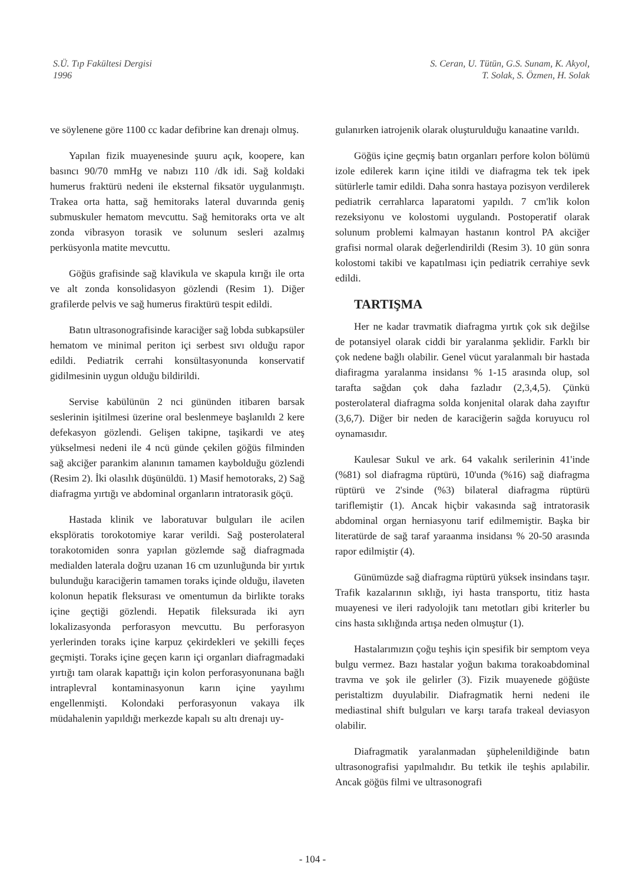S.Ü. Tıp Fakültesi Dergisi
1996
S. Ceran, U. Tütün, G.S. Sunam, K. Akyol,
T. Solak, S. Özmen, H. Solak
ve söylenene göre 1100 cc kadar defibrine kan drenajı olmuş.
Yapılan fizik muayenesinde şuuru açık, koopere, kan basıncı 90/70 mmHg ve nabızı 110 /dk idi. Sağ koldaki humerus fraktürü nedeni ile eksternal fiksatör uygulanmıştı. Trakea orta hatta, sağ hemitoraks lateral duvarında geniş submuskuler hematom mevcuttu. Sağ hemitoraks orta ve alt zonda vibrasyon torasik ve solunum sesleri azalmış perküsyonla matite mevcuttu.
Göğüs grafisinde sağ klavikula ve skapula kırığı ile orta ve alt zonda konsolidasyon gözlendi (Resim 1). Diğer grafilerde pelvis ve sağ humerus firaktürü tespit edildi.
Batın ultrasonografisinde karaciğer sağ lobda subkapsüler hematom ve minimal periton içi serbest sıvı olduğu rapor edildi. Pediatrik cerrahi konsültasyonunda konservatif gidilmesinin uygun olduğu bildirildi.
Servise kabülünün 2 nci gününden itibaren barsak seslerinin işitilmesi üzerine oral beslenmeye başlanıldı 2 kere defekasyon gözlendi. Gelişen takipne, taşikardi ve ateş yükselmesi nedeni ile 4 ncü günde çekilen göğüs filminden sağ akciğer parankim alanının tamamen kaybolduğu gözlendi (Resim 2). İki olasılık düşünüldü. 1) Masif hemotoraks, 2) Sağ diafragma yırtığı ve abdominal organların intratorasik göçü.
Hastada klinik ve laboratuvar bulguları ile acilen eksplöratis torokotomiye karar verildi. Sağ posterolateral torakotomiden sonra yapılan gözlemde sağ diafragmada medialden laterala doğru uzanan 16 cm uzunluğunda bir yırtık bulunduğu karaciğerin tamamen toraks içinde olduğu, ilaveten kolonun hepatik fleksurası ve omentumun da birlikte toraks içine geçtiği gözlendi. Hepatik fileksurada iki ayrı lokalizasyonda perforasyon mevcuttu. Bu perforasyon yerlerinden toraks içine karpuz çekirdekleri ve şekilli feçes geçmişti. Toraks içine geçen karın içi organları diafragmadaki yırtığı tam olarak kapattığı için kolon perforasyonunana bağlı intraplevral kontaminasyonun karın içine yayılımı engellenmişti. Kolondaki perforasyonun vakaya ilk müdahalenin yapıldığı merkezde kapalı su altı drenajı uy-
gulanırken iatrojenik olarak oluşturulduğu kanaatine varıldı.
Göğüs içine geçmiş batın organları perfore kolon bölümü izole edilerek karın içine itildi ve diafragma tek tek ipek sütürlerle tamir edildi. Daha sonra hastaya pozisyon verdilerek pediatrik cerrahlarca laparatomi yapıldı. 7 cm'lik kolon rezeksiyonu ve kolostomi uygulandı. Postoperatif olarak solunum problemi kalmayan hastanın kontrol PA akciğer grafisi normal olarak değerlendirildi (Resim 3). 10 gün sonra kolostomi takibi ve kapatılması için pediatrik cerrahiye sevk edildi.
TARTIŞMA
Her ne kadar travmatik diafragma yırtık çok sık değilse de potansiyel olarak ciddi bir yaralanma şeklidir. Farklı bir çok nedene bağlı olabilir. Genel vücut yaralanmalı bir hastada diafiragma yaralanma insidansı % 1-15 arasında olup, sol tarafta sağdan çok daha fazladır (2,3,4,5). Çünkü posterolateral diafragma solda konjenital olarak daha zayıftır (3,6,7). Diğer bir neden de karaciğerin sağda koruyucu rol oynamasıdır.
Kaulesar Sukul ve ark. 64 vakalık serilerinin 41'inde (%81) sol diafragma rüptürü, 10'unda (%16) sağ diafragma rüptürü ve 2'sinde (%3) bilateral diafragma rüptürü tariflemiştir (1). Ancak hiçbir vakasında sağ intratorasik abdominal organ herniasyonu tarif edilmemiştir. Başka bir literatürde de sağ taraf yaraanma insidansı % 20-50 arasında rapor edilmiştir (4).
Günümüzde sağ diafragma rüptürü yüksek insindans taşır. Trafik kazalarının sıklığı, iyi hasta transportu, titiz hasta muayenesi ve ileri radyolojik tanı metotları gibi kriterler bu cins hasta sıklığında artışa neden olmuştur (1).
Hastalarımızın çoğu teşhis için spesifik bir semptom veya bulgu vermez. Bazı hastalar yoğun bakıma torakoabdominal travma ve şok ile gelirler (3). Fizik muayenede göğüste peristaltizm duyulabilir. Diafragmatik herni nedeni ile mediastinal shift bulguları ve karşı tarafa trakeal deviasyon olabilir.
Diafragmatik yaralanmadan şüphelenildiğinde batın ultrasonografisi yapılmalıdır. Bu tetkik ile teşhis apılabilir. Ancak göğüs filmi ve ultrasonografi
- 104 -